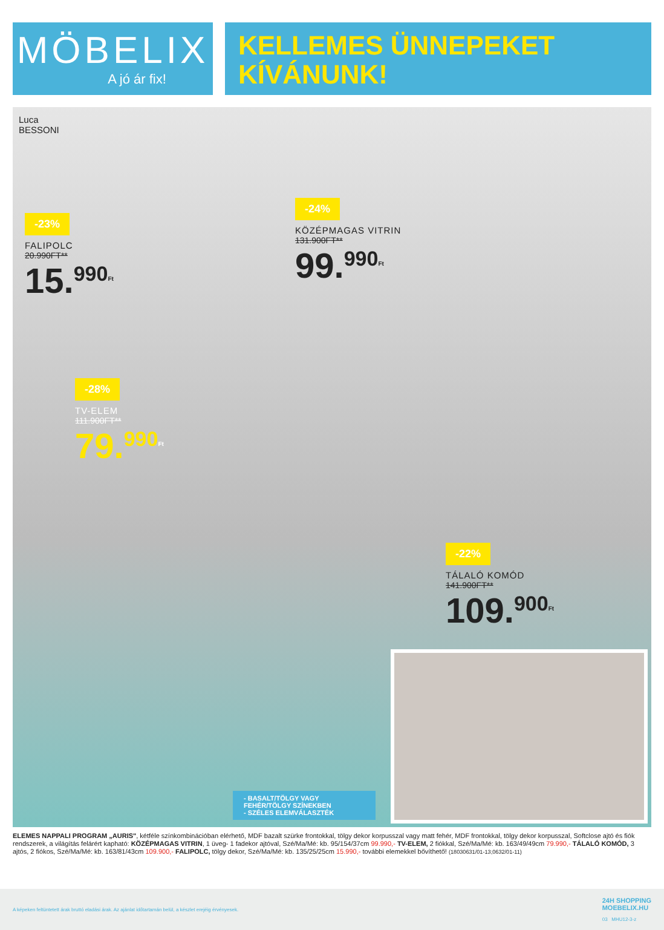MÖBELIX
A jó ár fix!
KELLEMES ÜNNEPEKET
KÍVÁNUNK!
Luca
BESSONI
-23%
FALIPOLC
20.990FT**
15.<sup>990</sup><sup>Ft</sup>
-24%
KÖZÉPMAGAS VITRIN
131.900FT**
99.<sup>990</sup><sup>Ft</sup>
-28%
TV-ELEM
111.900FT**
79.<sup>990</sup><sup>Ft</sup>
-22%
TÁLALÓ KOMÓD
141.900FT**
109.<sup>900</sup><sup>Ft</sup>
- BASALT/TÖLGY VAGY FEHÉR/TÖLGY SZÍNEKBEN
- SZÉLES ELEMVÁLASZTÉK
ELEMES NAPPALI PROGRAM „AURIS", kétféle színkombinációban elérhető, MDF bazalt szürke frontokkal, tölgy dekor korpusszal vagy matt fehér, MDF frontokkal, tölgy dekor korpusszal, Softclose ajtó és fiók rendszerek, a világítás felárért kapható: KÖZÉPMAGAS VITRIN, 1 üveg- 1 fadekor ajtóval, Szé/Ma/Mé: kb. 95/154/37cm 99.990,- TV-ELEM, 2 fiókkal, Szé/Ma/Mé: kb. 163/49/49cm 79.990,- TÁLALÓ KOMÓD, 3 ajtós, 2 fiókos, Szé/Ma/Mé: kb. 163/81/43cm 109.900,- FALIPOLC, tölgy dekor, Szé/Ma/Mé: kb. 135/25/25cm 15.990,- további elemekkel bővíthető! (18030631/01-13;0632/01-11)
A képeken feltüntetett árak bruttó eladási árak. Az ajánlat időtartamán belül, a készlet erejéig érvényesek.
24H SHOPPING
MOEBELIX.HU
03 MHU12-3-z